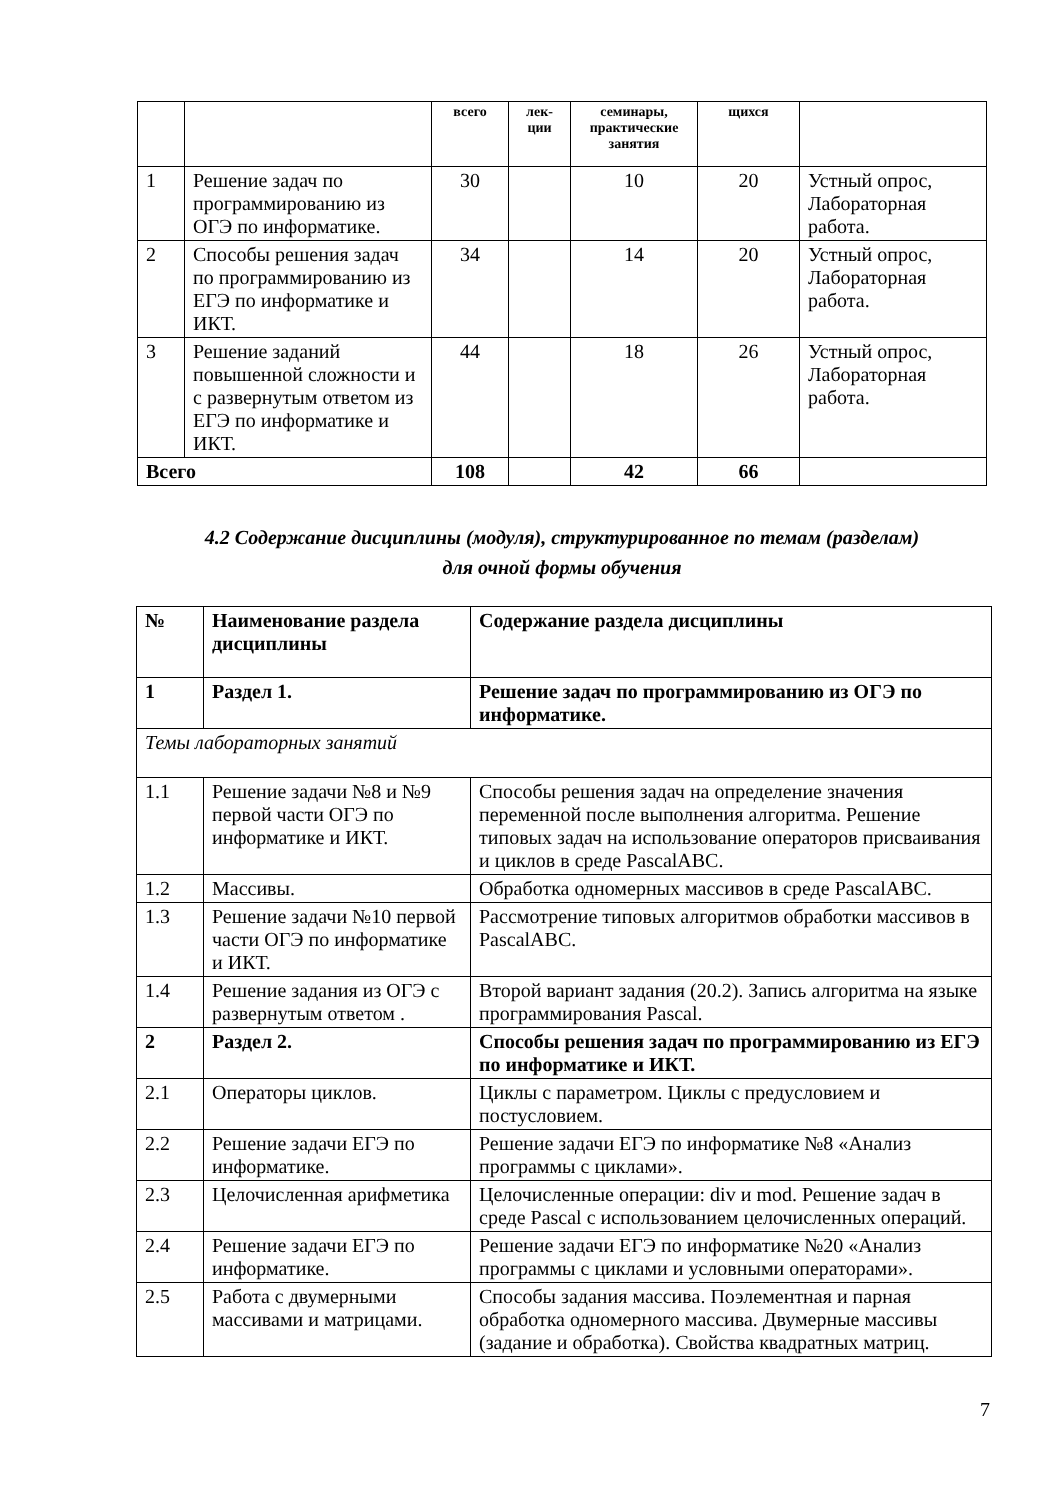| | | всего | лек- ции | семинары, практические занятия | щихся | |
| --- | --- | --- | --- | --- | --- | --- |
| 1 | Решение задач по программированию из ОГЭ по информатике. | 30 | | 10 | 20 | Устный опрос, Лабораторная работа. |
| 2 | Способы решения задач по программированию из ЕГЭ по информатике и ИКТ. | 34 | | 14 | 20 | Устный опрос, Лабораторная работа. |
| 3 | Решение заданий повышенной сложности и с развернутым ответом из ЕГЭ по информатике и ИКТ. | 44 | | 18 | 26 | Устный опрос, Лабораторная работа. |
| Всего | | 108 | | 42 | 66 | |
4.2 Содержание дисциплины (модуля), структурированное по темам (разделам)
для очной формы обучения
| № | Наименование раздела дисциплины | Содержание раздела дисциплины |
| --- | --- | --- |
| 1 | Раздел 1. | Решение задач по программированию из ОГЭ по информатике. |
| Темы лабораторных занятий | | |
| 1.1 | Решение задачи №8 и №9 первой части ОГЭ по информатике и ИКТ. | Способы решения задач на определение значения переменной после выполнения алгоритма. Решение типовых задач на использование операторов присваивания и циклов в среде PascalABC. |
| 1.2 | Массивы. | Обработка одномерных массивов в среде PascalABC. |
| 1.3 | Решение задачи №10 первой части ОГЭ по информатике и ИКТ. | Рассмотрение типовых алгоритмов обработки массивов в PascalABC. |
| 1.4 | Решение задания из ОГЭ с развернутым ответом . | Второй вариант задания (20.2). Запись алгоритма на языке программирования Pascal. |
| 2 | Раздел 2. | Способы решения задач по программированию из ЕГЭ по информатике и ИКТ. |
| 2.1 | Операторы циклов. | Циклы с параметром. Циклы с предусловием и постусловием. |
| 2.2 | Решение задачи ЕГЭ по информатике. | Решение задачи ЕГЭ по информатике №8 «Анализ программы с циклами». |
| 2.3 | Целочисленная арифметика | Целочисленные операции: div и mod. Решение задач в среде Pascal с использованием целочисленных операций. |
| 2.4 | Решение задачи ЕГЭ по информатике. | Решение задачи ЕГЭ по информатике №20 «Анализ программы с циклами и условными операторами». |
| 2.5 | Работа с двумерными массивами и матрицами. | Способы задания массива. Поэлементная и парная обработка одномерного массива. Двумерные массивы (задание и обработка). Свойства квадратных матриц. |
7